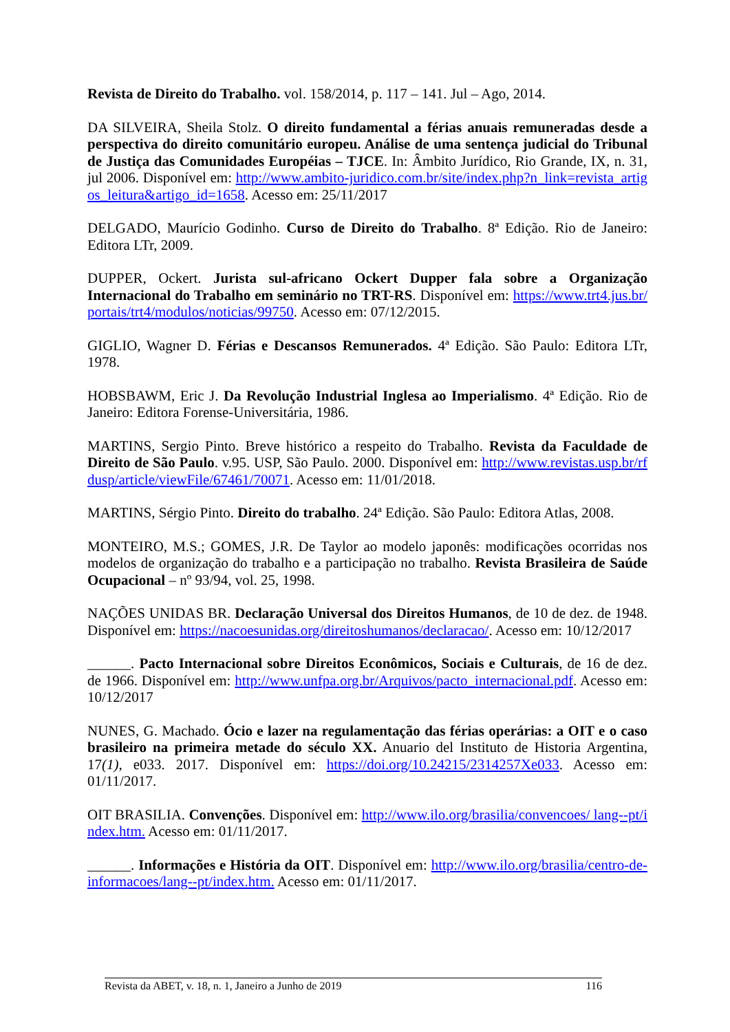Revista de Direito do Trabalho. vol. 158/2014, p. 117 – 141. Jul – Ago, 2014.
DA SILVEIRA, Sheila Stolz. O direito fundamental a férias anuais remuneradas desde a perspectiva do direito comunitário europeu. Análise de uma sentença judicial do Tribunal de Justiça das Comunidades Européias – TJCE. In: Âmbito Jurídico, Rio Grande, IX, n. 31, jul 2006. Disponível em: http://www.ambito-juridico.com.br/site/index.php?n_link=revista_artigos_leitura&artigo_id=1658. Acesso em: 25/11/2017
DELGADO, Maurício Godinho. Curso de Direito do Trabalho. 8ª Edição. Rio de Janeiro: Editora LTr, 2009.
DUPPER, Ockert. Jurista sul-africano Ockert Dupper fala sobre a Organização Internacional do Trabalho em seminário no TRT-RS. Disponível em: https://www.trt4.jus.br/portais/trt4/modulos/noticias/99750. Acesso em: 07/12/2015.
GIGLIO, Wagner D. Férias e Descansos Remunerados. 4ª Edição. São Paulo: Editora LTr, 1978.
HOBSBAWM, Eric J. Da Revolução Industrial Inglesa ao Imperialismo. 4ª Edição. Rio de Janeiro: Editora Forense-Universitária, 1986.
MARTINS, Sergio Pinto. Breve histórico a respeito do Trabalho. Revista da Faculdade de Direito de São Paulo. v.95. USP, São Paulo. 2000. Disponível em: http://www.revistas.usp.br/rfdusp/article/viewFile/67461/70071. Acesso em: 11/01/2018.
MARTINS, Sérgio Pinto. Direito do trabalho. 24ª Edição. São Paulo: Editora Atlas, 2008.
MONTEIRO, M.S.; GOMES, J.R. De Taylor ao modelo japonês: modificações ocorridas nos modelos de organização do trabalho e a participação no trabalho. Revista Brasileira de Saúde Ocupacional – nº 93/94, vol. 25, 1998.
NAÇÕES UNIDAS BR. Declaração Universal dos Direitos Humanos, de 10 de dez. de 1948. Disponível em: https://nacoesunidas.org/direitoshumanos/declaracao/. Acesso em: 10/12/2017
______. Pacto Internacional sobre Direitos Econômicos, Sociais e Culturais, de 16 de dez. de 1966. Disponível em: http://www.unfpa.org.br/Arquivos/pacto_internacional.pdf. Acesso em: 10/12/2017
NUNES, G. Machado. Ócio e lazer na regulamentação das férias operárias: a OIT e o caso brasileiro na primeira metade do século XX. Anuario del Instituto de Historia Argentina, 17(1), e033. 2017. Disponível em: https://doi.org/10.24215/2314257Xe033. Acesso em: 01/11/2017.
OIT BRASILIA. Convenções. Disponível em: http://www.ilo.org/brasilia/convencoes/ lang--pt/index.htm. Acesso em: 01/11/2017.
______. Informações e História da OIT. Disponível em: http://www.ilo.org/brasilia/centro-de-informacoes/lang--pt/index.htm. Acesso em: 01/11/2017.
Revista da ABET, v. 18, n. 1, Janeiro a Junho de 2019 116